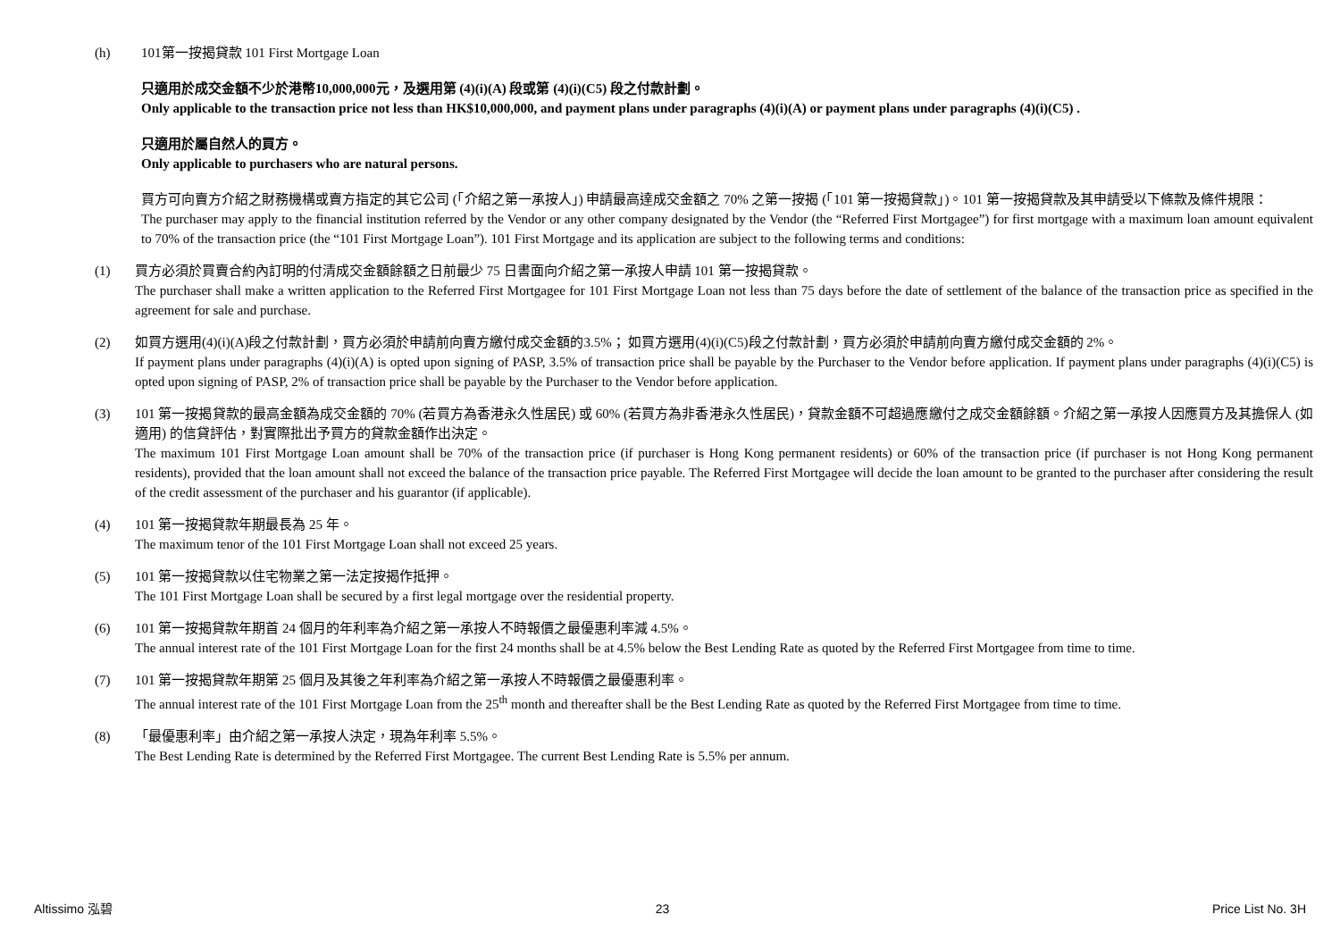(h) 101第一按揭貸款 101 First Mortgage Loan
只適用於成交金額不少於港幣10,000,000元，及選用第 (4)(i)(A) 段或第 (4)(i)(C5) 段之付款計劃。
Only applicable to the transaction price not less than HK$10,000,000, and payment plans under paragraphs (4)(i)(A) or payment plans under paragraphs (4)(i)(C5) .
只適用於屬自然人的買方。
Only applicable to purchasers who are natural persons.
買方可向賣方介紹之財務機構或賣方指定的其它公司 (「介紹之第一承按人」) 申請最高達成交金額之 70% 之第一按揭 (「101 第一按揭貸款」)。101 第一按揭貸款及其申請受以下條款及條件規限：
The purchaser may apply to the financial institution referred by the Vendor or any other company designated by the Vendor (the “Referred First Mortgagee”) for first mortgage with a maximum loan amount equivalent to 70% of the transaction price (the “101 First Mortgage Loan”). 101 First Mortgage and its application are subject to the following terms and conditions:
(1) 買方必須於買賣合約內訂明的付清成交金額餘額之日前最少 75 日書面向介紹之第一承按人申請 101 第一按揭貸款。
The purchaser shall make a written application to the Referred First Mortgagee for 101 First Mortgage Loan not less than 75 days before the date of settlement of the balance of the transaction price as specified in the agreement for sale and purchase.
(2) 如買方選用(4)(i)(A)段之付款計劃，買方必須於申請前向賣方繳付成交金額的3.5%； 如買方選用(4)(i)(C5)段之付款計劃，買方必須於申請前向賣方繳付成交金額的 2%。
If payment plans under paragraphs (4)(i)(A) is opted upon signing of PASP, 3.5% of transaction price shall be payable by the Purchaser to the Vendor before application. If payment plans under paragraphs (4)(i)(C5) is opted upon signing of PASP, 2% of transaction price shall be payable by the Purchaser to the Vendor before application.
(3) 101 第一按揭貸款的最高金額為成交金額的 70% (若買方為香港永久性居民) 或 60% (若買方為非香港永久性居民)，貸款金額不可超過應繳付之成交金額餘額。介紹之第一承按人因應買方及其擔保人 (如適用) 的信貸評估，對實際批出予買方的貸款金額作出決定。
The maximum 101 First Mortgage Loan amount shall be 70% of the transaction price (if purchaser is Hong Kong permanent residents) or 60% of the transaction price (if purchaser is not Hong Kong permanent residents), provided that the loan amount shall not exceed the balance of the transaction price payable. The Referred First Mortgagee will decide the loan amount to be granted to the purchaser after considering the result of the credit assessment of the purchaser and his guarantor (if applicable).
(4) 101 第一按揭貸款年期最長為 25 年。
The maximum tenor of the 101 First Mortgage Loan shall not exceed 25 years.
(5) 101 第一按揭貸款以住宅物業之第一法定按揭作抵押。
The 101 First Mortgage Loan shall be secured by a first legal mortgage over the residential property.
(6) 101 第一按揭貸款年期首 24 個月的年利率為介紹之第一承按人不時報價之最優惠利率減 4.5%。
The annual interest rate of the 101 First Mortgage Loan for the first 24 months shall be at 4.5% below the Best Lending Rate as quoted by the Referred First Mortgagee from time to time.
(7) 101 第一按揭貸款年期第 25 個月及其後之年利率為介紹之第一承按人不時報價之最優惠利率。
The annual interest rate of the 101 First Mortgage Loan from the 25<sup>th</sup> month and thereafter shall be the Best Lending Rate as quoted by the Referred First Mortgagee from time to time.
(8) 「最優惠利率」由介紹之第一承按人決定，現為年利率 5.5%。
The Best Lending Rate is determined by the Referred First Mortgagee. The current Best Lending Rate is 5.5% per annum.
Altissimo 泓碧 23 Price List No. 3H